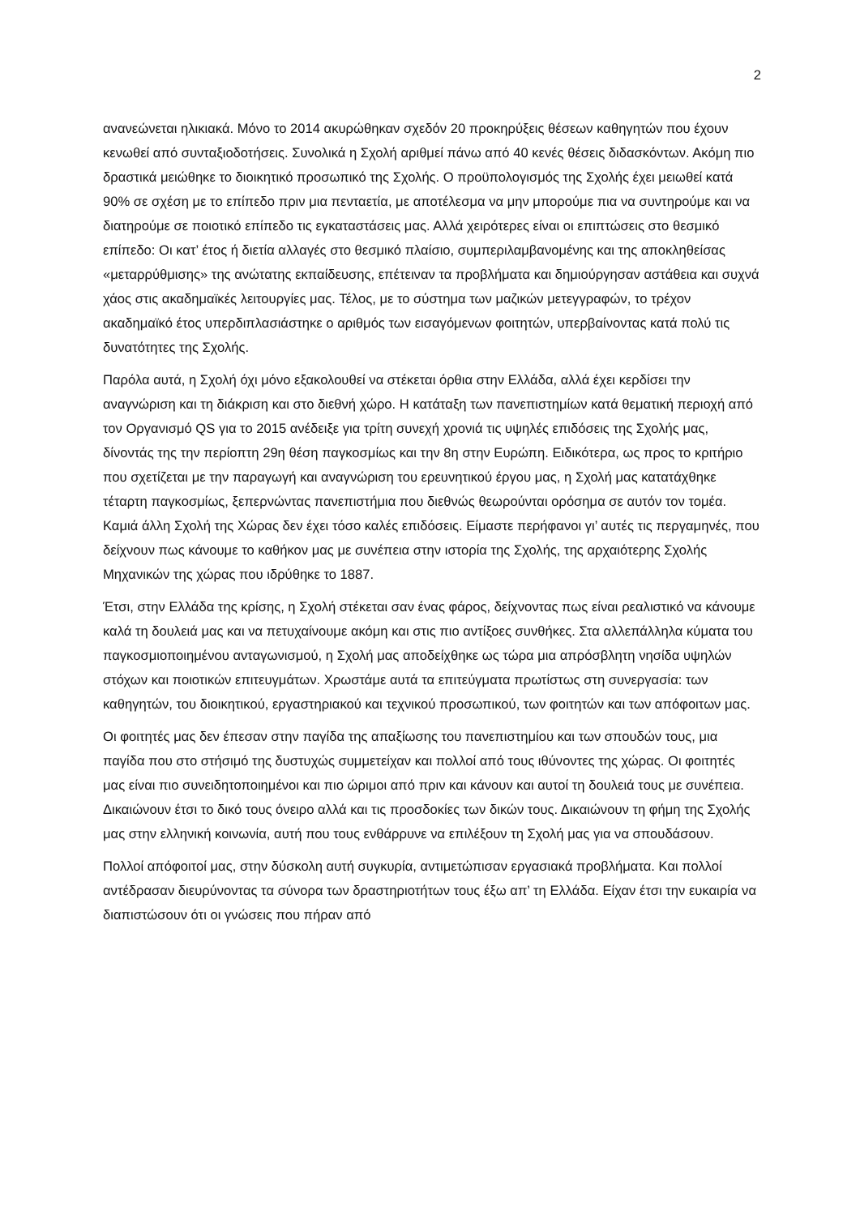2
ανανεώνεται ηλικιακά. Μόνο το 2014 ακυρώθηκαν σχεδόν 20 προκηρύξεις θέσεων καθηγητών που έχουν κενωθεί από συνταξιοδοτήσεις. Συνολικά η Σχολή αριθμεί πάνω από 40 κενές θέσεις διδασκόντων. Ακόμη πιο δραστικά μειώθηκε το διοικητικό προσωπικό της Σχολής. Ο προϋπολογισμός της Σχολής έχει μειωθεί κατά 90% σε σχέση με το επίπεδο πριν μια πενταετία, με αποτέλεσμα να μην μπορούμε πια να συντηρούμε και να διατηρούμε σε ποιοτικό επίπεδο τις εγκαταστάσεις μας. Αλλά χειρότερες είναι οι επιπτώσεις στο θεσμικό επίπεδο: Οι κατ’ έτος ή διετία αλλαγές στο θεσμικό πλαίσιο, συμπεριλαμβανομένης και της αποκληθείσας «μεταρρύθμισης» της ανώτατης εκπαίδευσης, επέτειναν τα προβλήματα και δημιούργησαν αστάθεια και συχνά χάος στις ακαδημαϊκές λειτουργίες μας. Τέλος, με το σύστημα των μαζικών μετεγγραφών, το τρέχον ακαδημαϊκό έτος υπερδιπλασιάστηκε ο αριθμός των εισαγόμενων φοιτητών, υπερβαίνοντας κατά πολύ τις δυνατότητες της Σχολής.
Παρόλα αυτά, η Σχολή όχι μόνο εξακολουθεί να στέκεται όρθια στην Ελλάδα, αλλά έχει κερδίσει την αναγνώριση και τη διάκριση και στο διεθνή χώρο. Η κατάταξη των πανεπιστημίων κατά θεματική περιοχή από τον Οργανισμό QS για το 2015 ανέδειξε για τρίτη συνεχή χρονιά τις υψηλές επιδόσεις της Σχολής μας, δίνοντάς της την περίοπτη 29η θέση παγκοσμίως και την 8η στην Ευρώπη. Ειδικότερα, ως προς το κριτήριο που σχετίζεται με την παραγωγή και αναγνώριση του ερευνητικού έργου μας, η Σχολή μας κατατάχθηκε τέταρτη παγκοσμίως, ξεπερνώντας πανεπιστήμια που διεθνώς θεωρούνται ορόσημα σε αυτόν τον τομέα. Καμιά άλλη Σχολή της Χώρας δεν έχει τόσο καλές επιδόσεις. Είμαστε περήφανοι γι’ αυτές τις περγαμηνές, που δείχνουν πως κάνουμε το καθήκον μας με συνέπεια στην ιστορία της Σχολής, της αρχαιότερης Σχολής Μηχανικών της χώρας που ιδρύθηκε το 1887.
Έτσι, στην Ελλάδα της κρίσης, η Σχολή στέκεται σαν ένας φάρος, δείχνοντας πως είναι ρεαλιστικό να κάνουμε καλά τη δουλειά μας και να πετυχαίνουμε ακόμη και στις πιο αντίξοες συνθήκες. Στα αλλεπάλληλα κύματα του παγκοσμιοποιημένου ανταγωνισμού, η Σχολή μας αποδείχθηκε ως τώρα μια απρόσβλητη νησίδα υψηλών στόχων και ποιοτικών επιτευγμάτων. Χρωστάμε αυτά τα επιτεύγματα πρωτίστως στη συνεργασία: των καθηγητών, του διοικητικού, εργαστηριακού και τεχνικού προσωπικού, των φοιτητών και των απόφοιτων μας.
Οι φοιτητές μας δεν έπεσαν στην παγίδα της απαξίωσης του πανεπιστημίου και των σπουδών τους, μια παγίδα που στο στήσιμό της δυστυχώς συμμετείχαν και πολλοί από τους ιθύνοντες της χώρας. Οι φοιτητές μας είναι πιο συνειδητοποιημένοι και πιο ώριμοι από πριν και κάνουν και αυτοί τη δουλειά τους με συνέπεια. Δικαιώνουν έτσι το δικό τους όνειρο αλλά και τις προσδοκίες των δικών τους. Δικαιώνουν τη φήμη της Σχολής μας στην ελληνική κοινωνία, αυτή που τους ενθάρρυνε να επιλέξουν τη Σχολή μας για να σπουδάσουν.
Πολλοί απόφοιτοί μας, στην δύσκολη αυτή συγκυρία, αντιμετώπισαν εργασιακά προβλήματα. Και πολλοί αντέδρασαν διευρύνοντας τα σύνορα των δραστηριοτήτων τους έξω απ’ τη Ελλάδα. Είχαν έτσι την ευκαιρία να διαπιστώσουν ότι οι γνώσεις που πήραν από